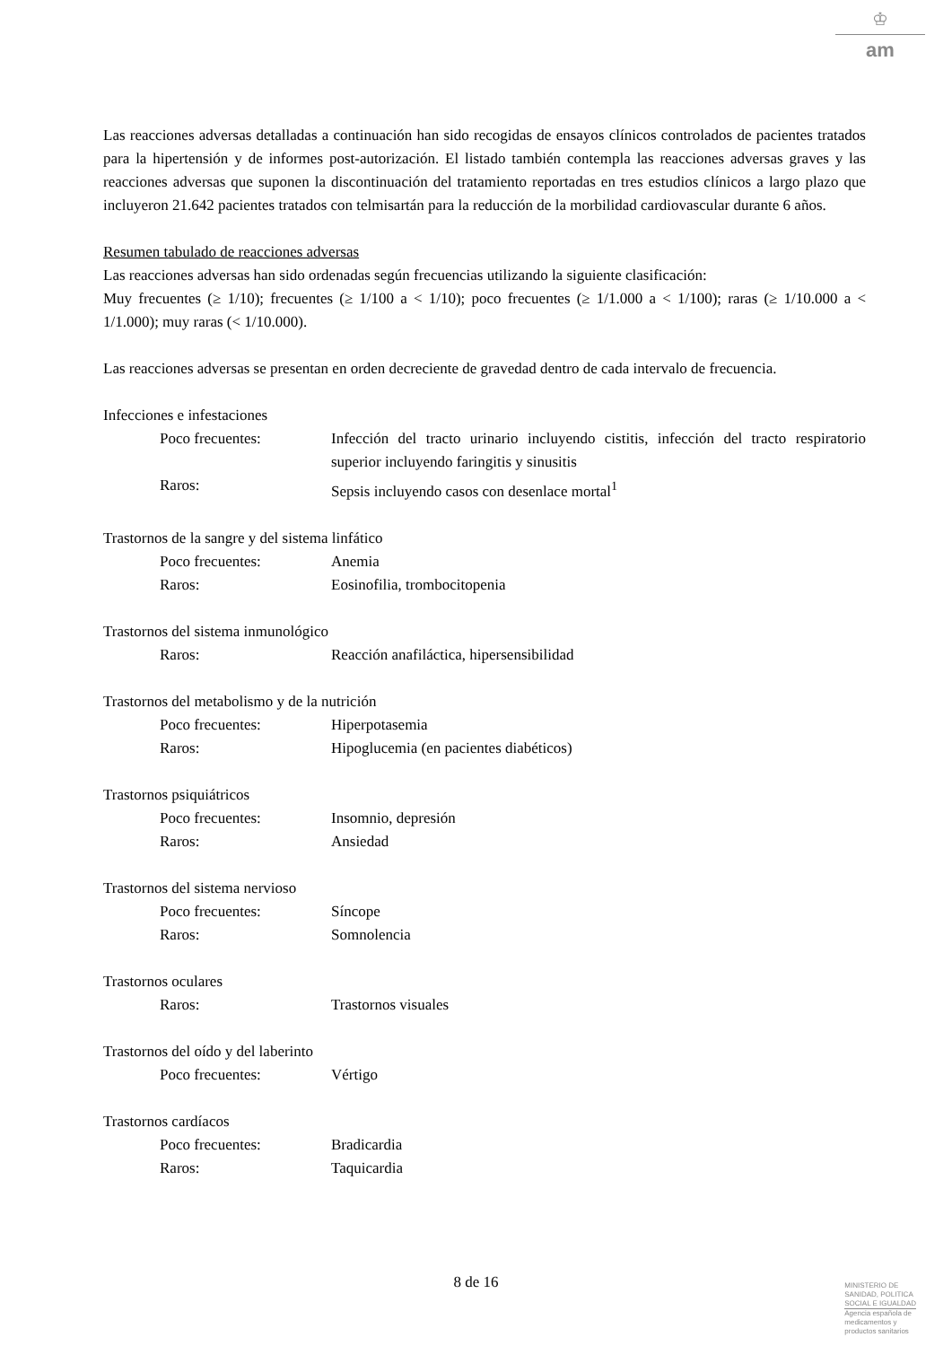♔
am
Las reacciones adversas detalladas a continuación han sido recogidas de ensayos clínicos controlados de pacientes tratados para la hipertensión y de informes post-autorización. El listado también contempla las reacciones adversas graves y las reacciones adversas que suponen la discontinuación del tratamiento reportadas en tres estudios clínicos a largo plazo que incluyeron 21.642 pacientes tratados con telmisartán para la reducción de la morbilidad cardiovascular durante 6 años.
Resumen tabulado de reacciones adversas
Las reacciones adversas han sido ordenadas según frecuencias utilizando la siguiente clasificación:
Muy frecuentes (≥ 1/10); frecuentes (≥ 1/100 a < 1/10); poco frecuentes (≥ 1/1.000 a < 1/100); raras (≥ 1/10.000 a < 1/1.000); muy raras (< 1/10.000).
Las reacciones adversas se presentan en orden decreciente de gravedad dentro de cada intervalo de frecuencia.
Infecciones e infestaciones
Poco frecuentes: Infección del tracto urinario incluyendo cistitis, infección del tracto respiratorio superior incluyendo faringitis y sinusitis
Raros: Sepsis incluyendo casos con desenlace mortal<sup>1</sup>
Trastornos de la sangre y del sistema linfático
Poco frecuentes: Anemia
Raros: Eosinofilia, trombocitopenia
Trastornos del sistema inmunológico
Raros: Reacción anafiláctica, hipersensibilidad
Trastornos del metabolismo y de la nutrición
Poco frecuentes: Hiperpotasemia
Raros: Hipoglucemia (en pacientes diabéticos)
Trastornos psiquiátricos
Poco frecuentes: Insomnio, depresión
Raros: Ansiedad
Trastornos del sistema nervioso
Poco frecuentes: Síncope
Raros: Somnolencia
Trastornos oculares
Raros: Trastornos visuales
Trastornos del oído y del laberinto
Poco frecuentes: Vértigo
Trastornos cardíacos
Poco frecuentes: Bradicardia
Raros: Taquicardia
8 de 16
MINISTERIO DE
SANIDAD, POLITICA
SOCIAL E IGUALDAD
Agencia española de
medicamentos y
productos sanitarios